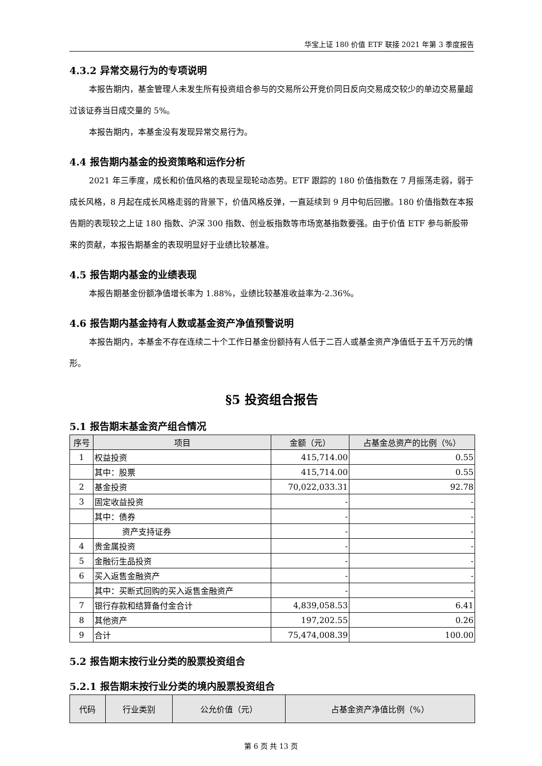华宝上证 180 价值 ETF 联接 2021 年第 3 季度报告
4.3.2 异常交易行为的专项说明
本报告期内，基金管理人未发生所有投资组合参与的交易所公开竞价同日反向交易成交较少的单边交易量超过该证券当日成交量的 5%。
本报告期内，本基金没有发现异常交易行为。
4.4 报告期内基金的投资策略和运作分析
2021 年三季度，成长和价值风格的表现呈现轮动态势。ETF 跟踪的 180 价值指数在 7 月振荡走弱，弱于成长风格，8 月起在成长风格走弱的背景下，价值风格反弹，一直延续到 9 月中旬后回撤。180 价值指数在本报告期的表现较之上证 180 指数、沪深 300 指数、创业板指数等市场宽基指数要强。由于价值 ETF 参与新股带来的贡献，本报告期基金的表现明显好于业绩比较基准。
4.5 报告期内基金的业绩表现
本报告期基金份额净值增长率为 1.88%，业绩比较基准收益率为-2.36%。
4.6 报告期内基金持有人数或基金资产净值预警说明
本报告期内，本基金不存在连续二十个工作日基金份额持有人低于二百人或基金资产净值低于五千万元的情形。
§5 投资组合报告
5.1 报告期末基金资产组合情况
| 序号 | 项目 | 金额（元） | 占基金总资产的比例（%） |
| --- | --- | --- | --- |
| 1 | 权益投资 | 415,714.00 | 0.55 |
| | 其中：股票 | 415,714.00 | 0.55 |
| 2 | 基金投资 | 70,022,033.31 | 92.78 |
| 3 | 固定收益投资 | - | - |
| | 其中：债券 | - | - |
| | 资产支持证券 | - | - |
| 4 | 贵金属投资 | - | - |
| 5 | 金融衍生品投资 | - | - |
| 6 | 买入返售金融资产 | - | - |
| | 其中：买断式回购的买入返售金融资产 | - | - |
| 7 | 银行存款和结算备付金合计 | 4,839,058.53 | 6.41 |
| 8 | 其他资产 | 197,202.55 | 0.26 |
| 9 | 合计 | 75,474,008.39 | 100.00 |
5.2 报告期末按行业分类的股票投资组合
5.2.1 报告期末按行业分类的境内股票投资组合
| 代码 | 行业类别 | 公允价值（元） | 占基金资产净值比例（%） |
| --- | --- | --- | --- |
第 6 页 共 13 页